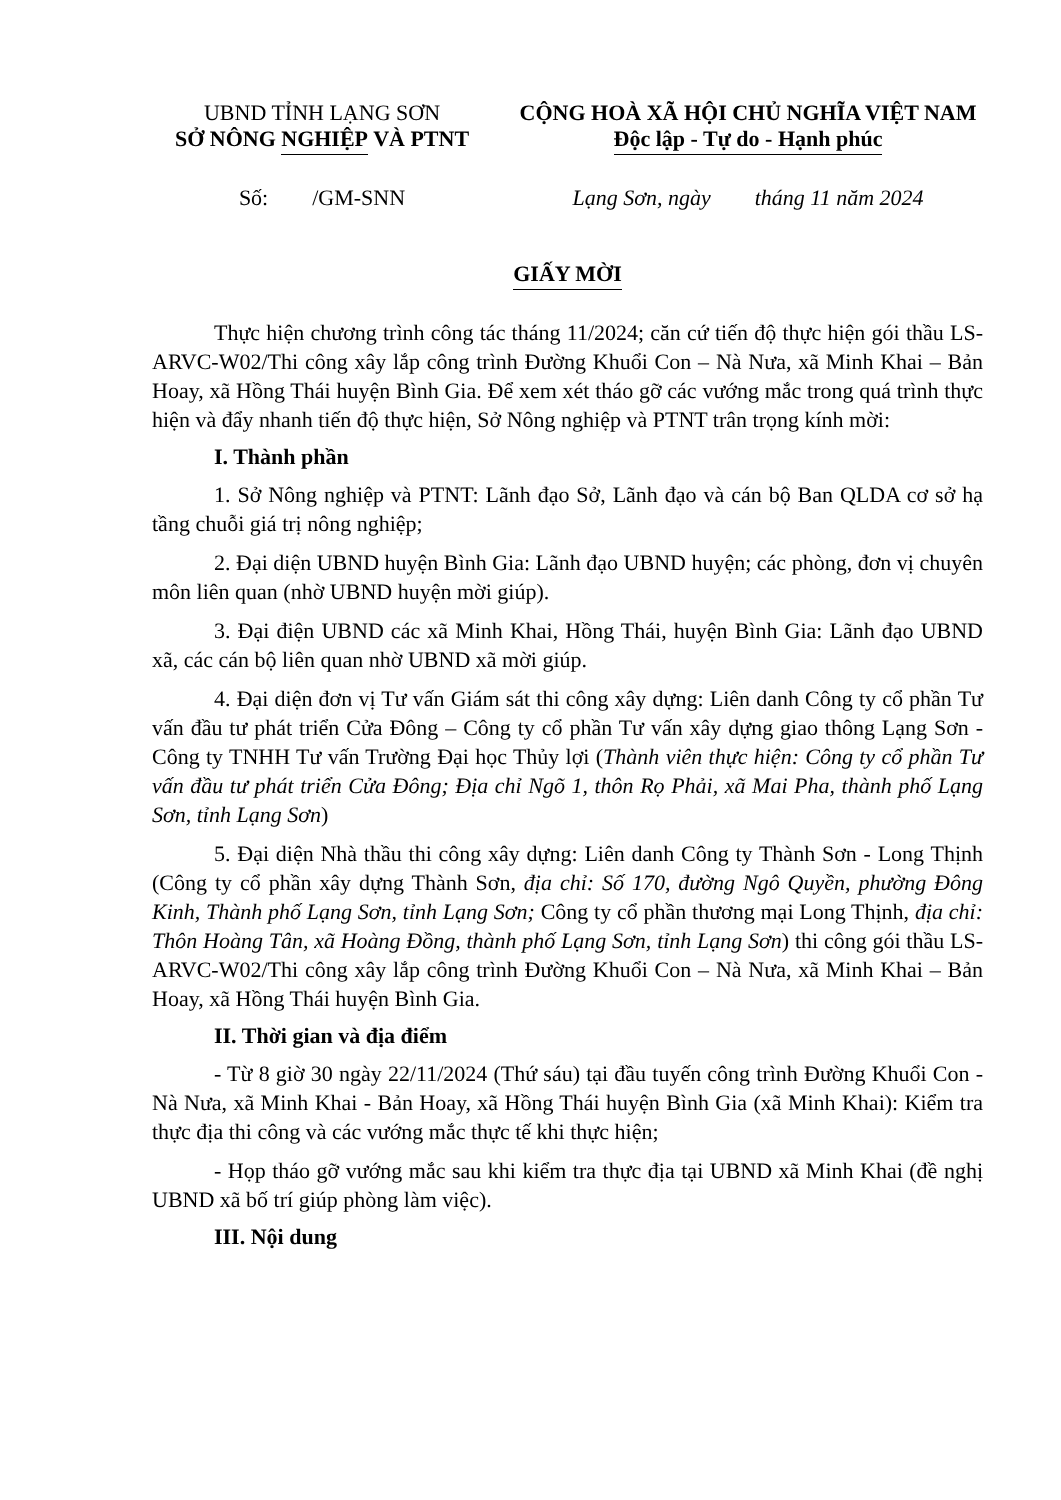UBND TỈNH LẠNG SƠN
SỞ NÔNG NGHIỆP VÀ PTNT
Số: /GM-SNN
CỘNG HOÀ XÃ HỘI CHỦ NGHĨA VIỆT NAM
Độc lập - Tự do - Hạnh phúc
Lạng Sơn, ngày tháng 11 năm 2024
GIẤY MỜI
Thực hiện chương trình công tác tháng 11/2024; căn cứ tiến độ thực hiện gói thầu LS-ARVC-W02/Thi công xây lắp công trình Đường Khuổi Con – Nà Nưa, xã Minh Khai – Bản Hoay, xã Hồng Thái huyện Bình Gia. Để xem xét tháo gỡ các vướng mắc trong quá trình thực hiện và đẩy nhanh tiến độ thực hiện, Sở Nông nghiệp và PTNT trân trọng kính mời:
I. Thành phần
1. Sở Nông nghiệp và PTNT: Lãnh đạo Sở, Lãnh đạo và cán bộ Ban QLDA cơ sở hạ tầng chuỗi giá trị nông nghiệp;
2. Đại diện UBND huyện Bình Gia: Lãnh đạo UBND huyện; các phòng, đơn vị chuyên môn liên quan (nhờ UBND huyện mời giúp).
3. Đại điện UBND các xã Minh Khai, Hồng Thái, huyện Bình Gia: Lãnh đạo UBND xã, các cán bộ liên quan nhờ UBND xã mời giúp.
4. Đại diện đơn vị Tư vấn Giám sát thi công xây dựng: Liên danh Công ty cổ phần Tư vấn đầu tư phát triển Cửa Đông – Công ty cổ phần Tư vấn xây dựng giao thông Lạng Sơn - Công ty TNHH Tư vấn Trường Đại học Thủy lợi (Thành viên thực hiện: Công ty cổ phần Tư vấn đầu tư phát triển Cửa Đông; Địa chỉ Ngõ 1, thôn Rọ Phải, xã Mai Pha, thành phố Lạng Sơn, tỉnh Lạng Sơn)
5. Đại diện Nhà thầu thi công xây dựng: Liên danh Công ty Thành Sơn - Long Thịnh (Công ty cổ phần xây dựng Thành Sơn, địa chỉ: Số 170, đường Ngô Quyền, phường Đông Kinh, Thành phố Lạng Sơn, tỉnh Lạng Sơn; Công ty cổ phần thương mại Long Thịnh, địa chỉ: Thôn Hoàng Tân, xã Hoàng Đồng, thành phố Lạng Sơn, tỉnh Lạng Sơn) thi công gói thầu LS-ARVC-W02/Thi công xây lắp công trình Đường Khuổi Con – Nà Nưa, xã Minh Khai – Bản Hoay, xã Hồng Thái huyện Bình Gia.
II. Thời gian và địa điểm
- Từ 8 giờ 30 ngày 22/11/2024 (Thứ sáu) tại đầu tuyến công trình Đường Khuổi Con -Nà Nưa, xã Minh Khai - Bản Hoay, xã Hồng Thái huyện Bình Gia (xã Minh Khai): Kiểm tra thực địa thi công và các vướng mắc thực tế khi thực hiện;
- Họp tháo gỡ vướng mắc sau khi kiểm tra thực địa tại UBND xã Minh Khai (đề nghị UBND xã bố trí giúp phòng làm việc).
III. Nội dung